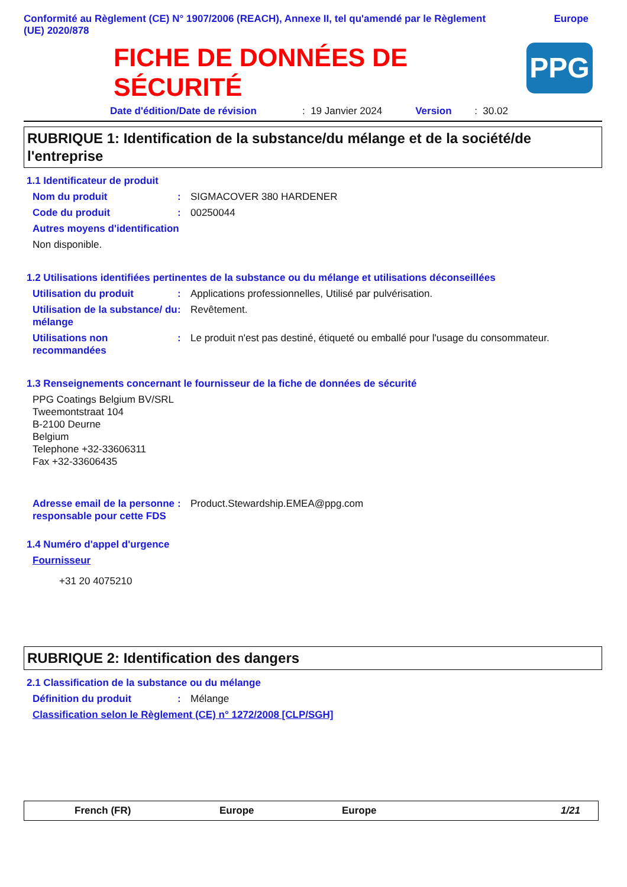Conformité au Règlement (CE) N° 1907/2006 (REACH), Annexe II, tel qu'amendé par le Règlement
(UE) 2020/878
Europe
FICHE DE DONNÉES DE
SÉCURITÉ
PPG
Date d'édition/Date de révision: 19 Janvier 2024 Version: 30.02
RUBRIQUE 1: Identification de la substance/du mélange et de la société/de l'entreprise
1.1 Identificateur de produit
Nom du produit: SIGMACOVER 380 HARDENER
Code du produit: 00250044
Autres moyens d'identification
Non disponible.
1.2 Utilisations identifiées pertinentes de la substance ou du mélange et utilisations déconseillées
Utilisation du produit: Applications professionnelles, Utilisé par pulvérisation.
Utilisation de la substance/ du mélange: Revêtement.
Utilisations non recommandées: Le produit n'est pas destiné, étiqueté ou emballé pour l'usage du consommateur.
1.3 Renseignements concernant le fournisseur de la fiche de données de sécurité
PPG Coatings Belgium BV/SRL
Tweemontstraat 104
B-2100 Deurne
Belgium
Telephone +32-33606311
Fax +32-33606435
Adresse email de la personne responsable pour cette FDS: Product.Stewardship.EMEA@ppg.com
1.4 Numéro d'appel d'urgence
Fournisseur
+31 20 4075210
RUBRIQUE 2: Identification des dangers
2.1 Classification de la substance ou du mélange
Définition du produit: Mélange
Classification selon le Règlement (CE) n° 1272/2008 [CLP/SGH]
French (FR) Europe Europe 1/21